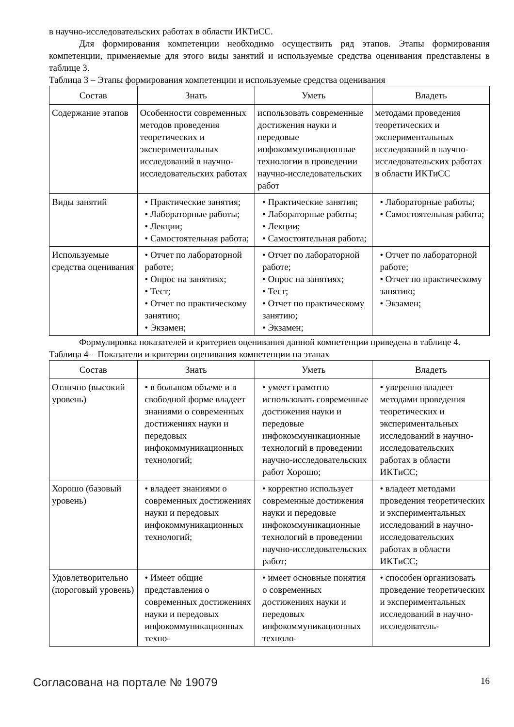в научно-исследовательских работах в области ИКТиСС.
Для формирования компетенции необходимо осуществить ряд этапов. Этапы формирования компетенции, применяемые для этого виды занятий и используемые средства оценивания представлены в таблице 3.
Таблица 3 – Этапы формирования компетенции и используемые средства оценивания
| Состав | Знать | Уметь | Владеть |
| --- | --- | --- | --- |
| Содержание этапов | Особенности современных методов проведения теоретических и экспериментальных исследований в научно-исследовательских работах | использовать современные достижения науки и передовые инфокоммуникационные технологии в проведении научно-исследовательских работ | методами проведения теоретических и экспериментальных исследований в научно-исследовательских работах в области ИКТиСС |
| Виды занятий | • Практические занятия; • Лабораторные работы; • Лекции; • Самостоятельная работа; | • Практические занятия; • Лабораторные работы; • Лекции; • Самостоятельная работа; | • Лабораторные работы; • Самостоятельная работа; |
| Используемые средства оценивания | • Отчет по лабораторной работе; • Опрос на занятиях; • Тест; • Отчет по практическому занятию; • Экзамен; | • Отчет по лабораторной работе; • Опрос на занятиях; • Тест; • Отчет по практическому занятию; • Экзамен; | • Отчет по лабораторной работе; • Отчет по практическому занятию; • Экзамен; |
Формулировка показателей и критериев оценивания данной компетенции приведена в таблице 4.
Таблица 4 – Показатели и критерии оценивания компетенции на этапах
| Состав | Знать | Уметь | Владеть |
| --- | --- | --- | --- |
| Отлично (высокий уровень) | • в большом объеме и в свободной форме владеет знаниями о современных достижениях науки и передовых инфокоммуникационных технологий; | • умеет грамотно использовать современные достижения науки и передовые инфокоммуникационные технологий в проведении научно-исследовательских работ Хорошо; | • уверенно владеет методами проведения теоретических и экспериментальных исследований в научно-исследовательских работах в области ИКТиСС; |
| Хорошо (базовый уровень) | • владеет знаниями о современных достижениях науки и передовых инфокоммуникационных технологий; | • корректно использует современные достижения науки и передовые инфокоммуникационные технологий в проведении научно-исследовательских работ; | • владеет методами проведения теоретических и экспериментальных исследований в научно-исследовательских работах в области ИКТиСС; |
| Удовлетворительно (пороговый уровень) | • Имеет общие представления о современных достижениях науки и передовых инфокоммуникационных техно- | • имеет основные понятия о современных достижениях науки и передовых инфокоммуникационных техноло- | • способен организовать проведение теоретических и экспериментальных исследований в научно-исследователь- |
Согласована на портале № 19079 16